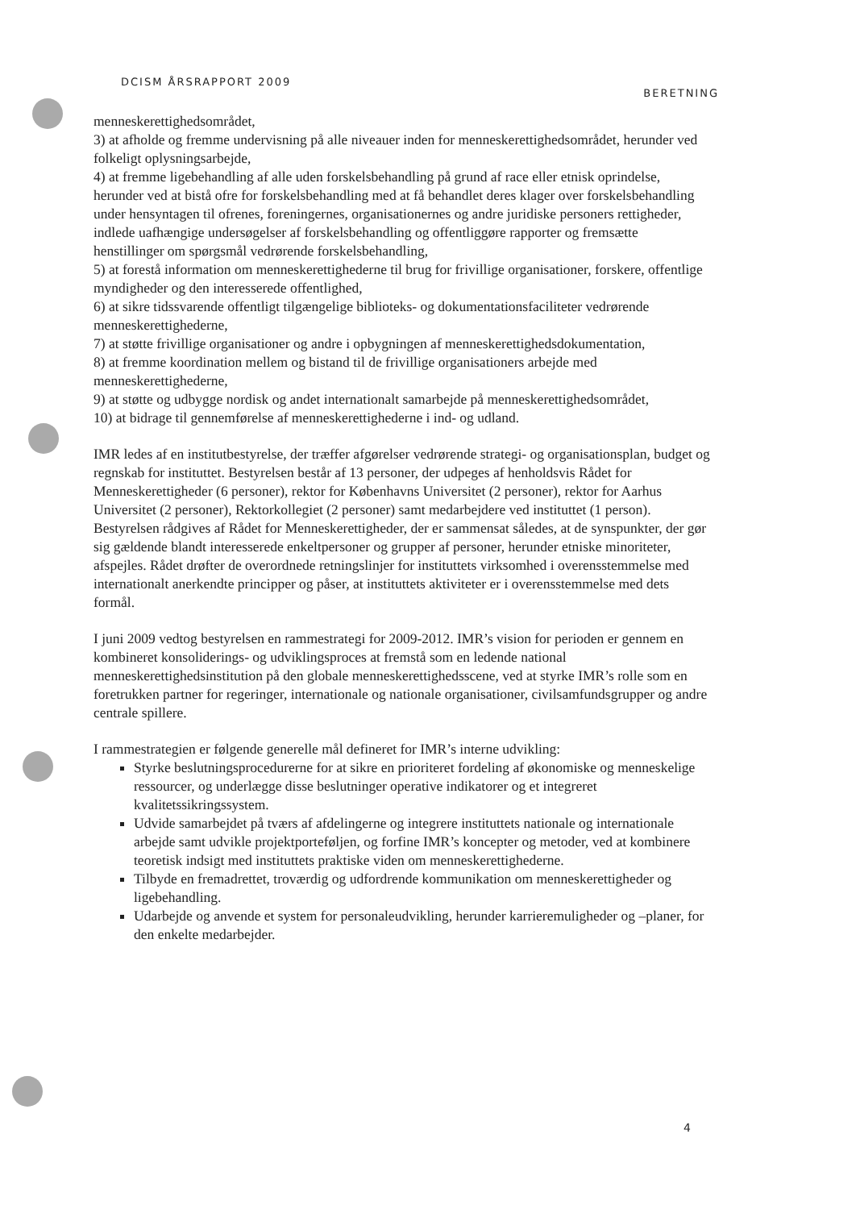DCISM ÅRSRAPPORT 2009 BERETNING
menneskerettighedsområdet,
3) at afholde og fremme undervisning på alle niveauer inden for menneskerettighedsområdet, herunder ved folkeligt oplysningsarbejde,
4) at fremme ligebehandling af alle uden forskelsbehandling på grund af race eller etnisk oprindelse, herunder ved at bistå ofre for forskelsbehandling med at få behandlet deres klager over forskelsbehandling under hensyntagen til ofrenes, foreningernes, organisationernes og andre juridiske personers rettigheder, indlede uafhængige undersøgelser af forskelsbehandling og offentliggøre rapporter og fremsætte henstillinger om spørgsmål vedrørende forskelsbehandling,
5) at forestå information om menneskerettighederne til brug for frivillige organisationer, forskere, offentlige myndigheder og den interesserede offentlighed,
6) at sikre tidssvarende offentligt tilgængelige biblioteks- og dokumentationsfaciliteter vedrørende menneskerettighederne,
7) at støtte frivillige organisationer og andre i opbygningen af menneskerettighedsdokumentation,
8) at fremme koordination mellem og bistand til de frivillige organisationers arbejde med menneskerettighederne,
9) at støtte og udbygge nordisk og andet internationalt samarbejde på menneskerettighedsområdet,
10) at bidrage til gennemførelse af menneskerettighederne i ind- og udland.
IMR ledes af en institutbestyrelse, der træffer afgørelser vedrørende strategi- og organisationsplan, budget og regnskab for instituttet. Bestyrelsen består af 13 personer, der udpeges af henholdsvis Rådet for Menneskerettigheder (6 personer), rektor for Københavns Universitet (2 personer), rektor for Aarhus Universitet (2 personer), Rektorkollegiet (2 personer) samt medarbejdere ved instituttet (1 person). Bestyrelsen rådgives af Rådet for Menneskerettigheder, der er sammensat således, at de synspunkter, der gør sig gældende blandt interesserede enkeltpersoner og grupper af personer, herunder etniske minoriteter, afspejles. Rådet drøfter de overordnede retningslinjer for instituttets virksomhed i overensstemmelse med internationalt anerkendte principper og påser, at instituttets aktiviteter er i overensstemmelse med dets formål.
I juni 2009 vedtog bestyrelsen en rammestrategi for 2009-2012. IMR’s vision for perioden er gennem en kombineret konsoliderings- og udviklingsproces at fremstå som en ledende national menneskerettighedsinstitution på den globale menneskerettighedsscene, ved at styrke IMR’s rolle som en foretrukken partner for regeringer, internationale og nationale organisationer, civilsamfundsgrupper og andre centrale spillere.
I rammestrategien er følgende generelle mål defineret for IMR’s interne udvikling:
Styrke beslutningsprocedurerne for at sikre en prioriteret fordeling af økonomiske og menneskelige ressourcer, og underlægge disse beslutninger operative indikatorer og et integreret kvalitetssikringssystem.
Udvide samarbejdet på tværs af afdelingerne og integrere instituttets nationale og internationale arbejde samt udvikle projektporteføljen, og forfine IMR’s koncepter og metoder, ved at kombinere teoretisk indsigt med instituttets praktiske viden om menneskerettighederne.
Tilbyde en fremadrettet, troværdig og udfordrende kommunikation om menneskerettigheder og ligebehandling.
Udarbejde og anvende et system for personaleudvikling, herunder karrieremuligheder og –planer, for den enkelte medarbejder.
4